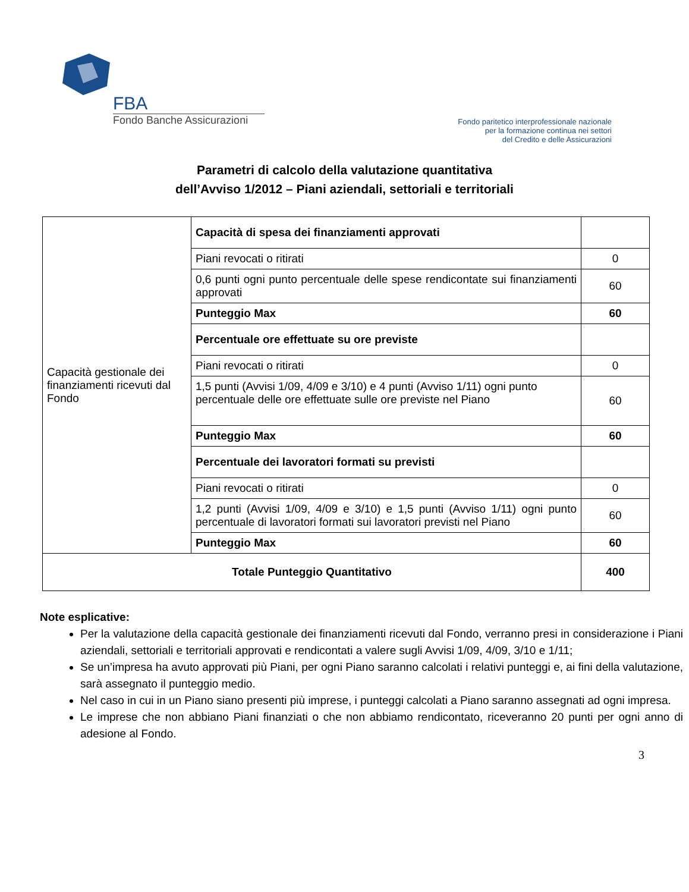FBA
Fondo Banche Assicurazioni
Fondo paritetico interprofessionale nazionale
per la formazione continua nei settori
del Credito e delle Assicurazioni
Parametri di calcolo della valutazione quantitativa
dell’Avviso 1/2012 – Piani aziendali, settoriali e territoriali
| Capacità gestionale dei finanziamenti ricevuti dal Fondo | Capacità di spesa dei finanziamenti approvati | |
| | Piani revocati o ritirati | 0 |
| | 0,6 punti ogni punto percentuale delle spese rendicontate sui finanziamenti approvati | 60 |
| | Punteggio Max | 60 |
| | Percentuale ore effettuate su ore previste | |
| | Piani revocati o ritirati | 0 |
| | 1,5 punti (Avvisi 1/09, 4/09 e 3/10) e 4 punti (Avviso 1/11) ogni punto percentuale delle ore effettuate sulle ore previste nel Piano | 60 |
| | Punteggio Max | 60 |
| | Percentuale dei lavoratori formati su previsti | |
| | Piani revocati o ritirati | 0 |
| | 1,2 punti (Avvisi 1/09, 4/09 e 3/10) e 1,5 punti (Avviso 1/11) ogni punto percentuale di lavoratori formati sui lavoratori previsti nel Piano | 60 |
| | Punteggio Max | 60 |
| Totale Punteggio Quantitativo | | 400 |
Note esplicative:
Per la valutazione della capacità gestionale dei finanziamenti ricevuti dal Fondo, verranno presi in considerazione i Piani aziendali, settoriali e territoriali approvati e rendicontati a valere sugli Avvisi 1/09, 4/09, 3/10 e 1/11;
Se un’impresa ha avuto approvati più Piani, per ogni Piano saranno calcolati i relativi punteggi e, ai fini della valutazione, sarà assegnato il punteggio medio.
Nel caso in cui in un Piano siano presenti più imprese, i punteggi calcolati a Piano saranno assegnati ad ogni impresa.
Le imprese che non abbiano Piani finanziati o che non abbiamo rendicontato, riceveranno 20 punti per ogni anno di adesione al Fondo.
3